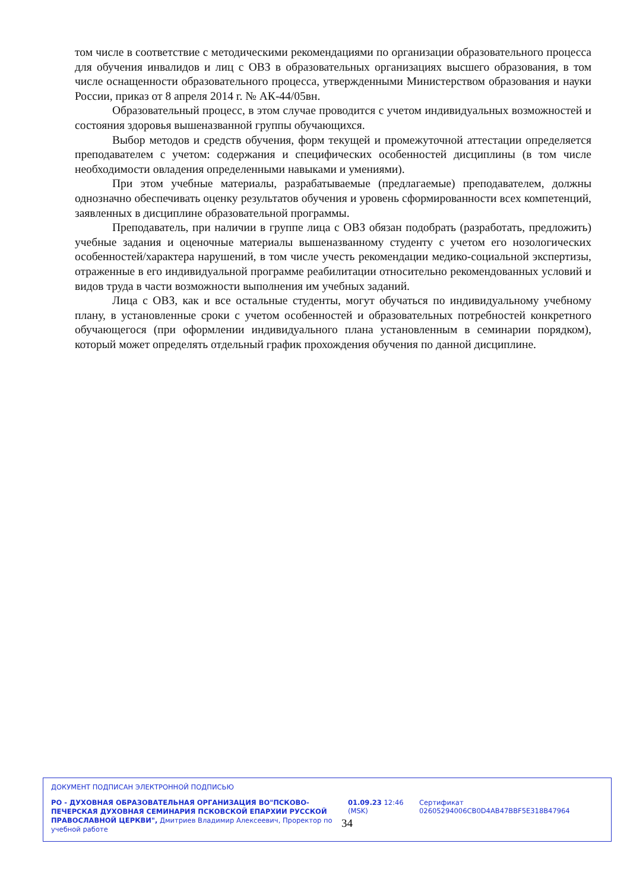том числе в соответствие с методическими рекомендациями по организации образовательного процесса для обучения инвалидов и лиц с ОВЗ в образовательных организациях высшего образования, в том числе оснащенности образовательного процесса, утвержденными Министерством образования и науки России, приказ от 8 апреля 2014 г. № АК-44/05вн.
Образовательный процесс, в этом случае проводится с учетом индивидуальных возможностей и состояния здоровья вышеназванной группы обучающихся.
Выбор методов и средств обучения, форм текущей и промежуточной аттестации определяется преподавателем с учетом: содержания и специфических особенностей дисциплины (в том числе необходимости овладения определенными навыками и умениями).
При этом учебные материалы, разрабатываемые (предлагаемые) преподавателем, должны однозначно обеспечивать оценку результатов обучения и уровень сформированности всех компетенций, заявленных в дисциплине образовательной программы.
Преподаватель, при наличии в группе лица с ОВЗ обязан подобрать (разработать, предложить) учебные задания и оценочные материалы вышеназванному студенту с учетом его нозологических особенностей/характера нарушений, в том числе учесть рекомендации медико-социальной экспертизы, отраженные в его индивидуальной программе реабилитации относительно рекомендованных условий и видов труда в части возможности выполнения им учебных заданий.
Лица с ОВЗ, как и все остальные студенты, могут обучаться по индивидуальному учебному плану, в установленные сроки с учетом особенностей и образовательных потребностей конкретного обучающегося (при оформлении индивидуального плана установленным в семинарии порядком), который может определять отдельный график прохождения обучения по данной дисциплине.
ДОКУМЕНТ ПОДПИСАН ЭЛЕКТРОННОЙ ПОДПИСЬЮ
РО - ДУХОВНАЯ ОБРАЗОВАТЕЛЬНАЯ ОРГАНИЗАЦИЯ ВО"ПСКОВО-ПЕЧЕРСКАЯ ДУХОВНАЯ СЕМИНАРИЯ ПСКОВСКОЙ ЕПАРХИИ РУССКОЙ ПРАВОСЛАВНОЙ ЦЕРКВИ", Дмитриев Владимир Алексеевич, Проректор по учебной работе
01.09.23 12:46 (MSK)
Сертификат 02605294006CB0D4AB47BBF5E318B47964
34